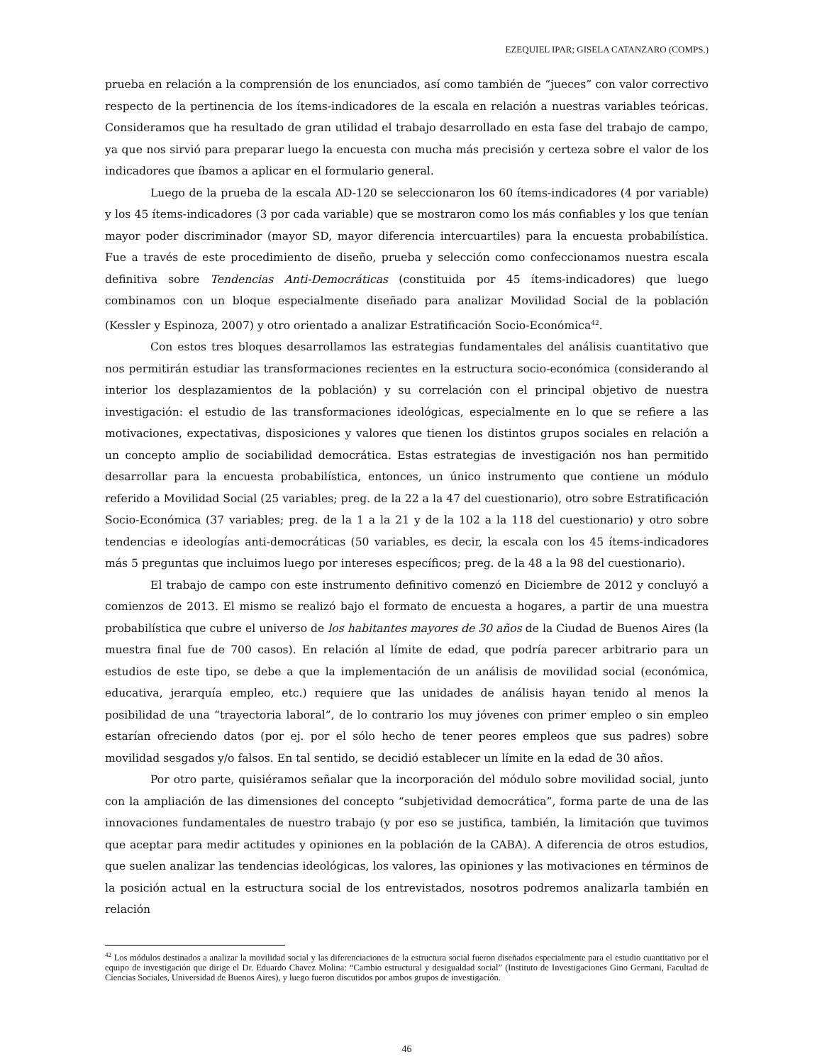EZEQUIEL IPAR; GISELA CATANZARO (COMPS.)
prueba en relación a la comprensión de los enunciados, así como también de “jueces” con valor correctivo respecto de la pertinencia de los ítems-indicadores de la escala en relación a nuestras variables teóricas. Consideramos que ha resultado de gran utilidad el trabajo desarrollado en esta fase del trabajo de campo, ya que nos sirvió para preparar luego la encuesta con mucha más precisión y certeza sobre el valor de los indicadores que íbamos a aplicar en el formulario general.
Luego de la prueba de la escala AD-120 se seleccionaron los 60 ítems-indicadores (4 por variable) y los 45 ítems-indicadores (3 por cada variable) que se mostraron como los más confiables y los que tenían mayor poder discriminador (mayor SD, mayor diferencia intercuartiles) para la encuesta probabilística. Fue a través de este procedimiento de diseño, prueba y selección como confeccionamos nuestra escala definitiva sobre Tendencias Anti-Democráticas (constituida por 45 ítems-indicadores) que luego combinamos con un bloque especialmente diseñado para analizar Movilidad Social de la población (Kessler y Espinoza, 2007) y otro orientado a analizar Estratificación Socio-Económica<sup>42</sup>.
Con estos tres bloques desarrollamos las estrategias fundamentales del análisis cuantitativo que nos permitirán estudiar las transformaciones recientes en la estructura socio-económica (considerando al interior los desplazamientos de la población) y su correlación con el principal objetivo de nuestra investigación: el estudio de las transformaciones ideológicas, especialmente en lo que se refiere a las motivaciones, expectativas, disposiciones y valores que tienen los distintos grupos sociales en relación a un concepto amplio de sociabilidad democrática. Estas estrategias de investigación nos han permitido desarrollar para la encuesta probabilística, entonces, un único instrumento que contiene un módulo referido a Movilidad Social (25 variables; preg. de la 22 a la 47 del cuestionario), otro sobre Estratificación Socio-Económica (37 variables; preg. de la 1 a la 21 y de la 102 a la 118 del cuestionario) y otro sobre tendencias e ideologías anti-democráticas (50 variables, es decir, la escala con los 45 ítems-indicadores más 5 preguntas que incluimos luego por intereses específicos; preg. de la 48 a la 98 del cuestionario).
El trabajo de campo con este instrumento definitivo comenzó en Diciembre de 2012 y concluyó a comienzos de 2013. El mismo se realizó bajo el formato de encuesta a hogares, a partir de una muestra probabilística que cubre el universo de los habitantes mayores de 30 años de la Ciudad de Buenos Aires (la muestra final fue de 700 casos). En relación al límite de edad, que podría parecer arbitrario para un estudios de este tipo, se debe a que la implementación de un análisis de movilidad social (económica, educativa, jerarquía empleo, etc.) requiere que las unidades de análisis hayan tenido al menos la posibilidad de una “trayectoria laboral”, de lo contrario los muy jóvenes con primer empleo o sin empleo estarían ofreciendo datos (por ej. por el sólo hecho de tener peores empleos que sus padres) sobre movilidad sesgados y/o falsos. En tal sentido, se decidió establecer un límite en la edad de 30 años.
Por otro parte, quisiéramos señalar que la incorporación del módulo sobre movilidad social, junto con la ampliación de las dimensiones del concepto “subjetividad democrática”, forma parte de una de las innovaciones fundamentales de nuestro trabajo (y por eso se justifica, también, la limitación que tuvimos que aceptar para medir actitudes y opiniones en la población de la CABA). A diferencia de otros estudios, que suelen analizar las tendencias ideológicas, los valores, las opiniones y las motivaciones en términos de la posición actual en la estructura social de los entrevistados, nosotros podremos analizarla también en relación
<sup>42</sup> Los módulos destinados a analizar la movilidad social y las diferenciaciones de la estructura social fueron diseñados especialmente para el estudio cuantitativo por el equipo de investigación que dirige el Dr. Eduardo Chavez Molina: “Cambio estructural y desigualdad social” (Instituto de Investigaciones Gino Germani, Facultad de Ciencias Sociales, Universidad de Buenos Aires), y luego fueron discutidos por ambos grupos de investigación.
46